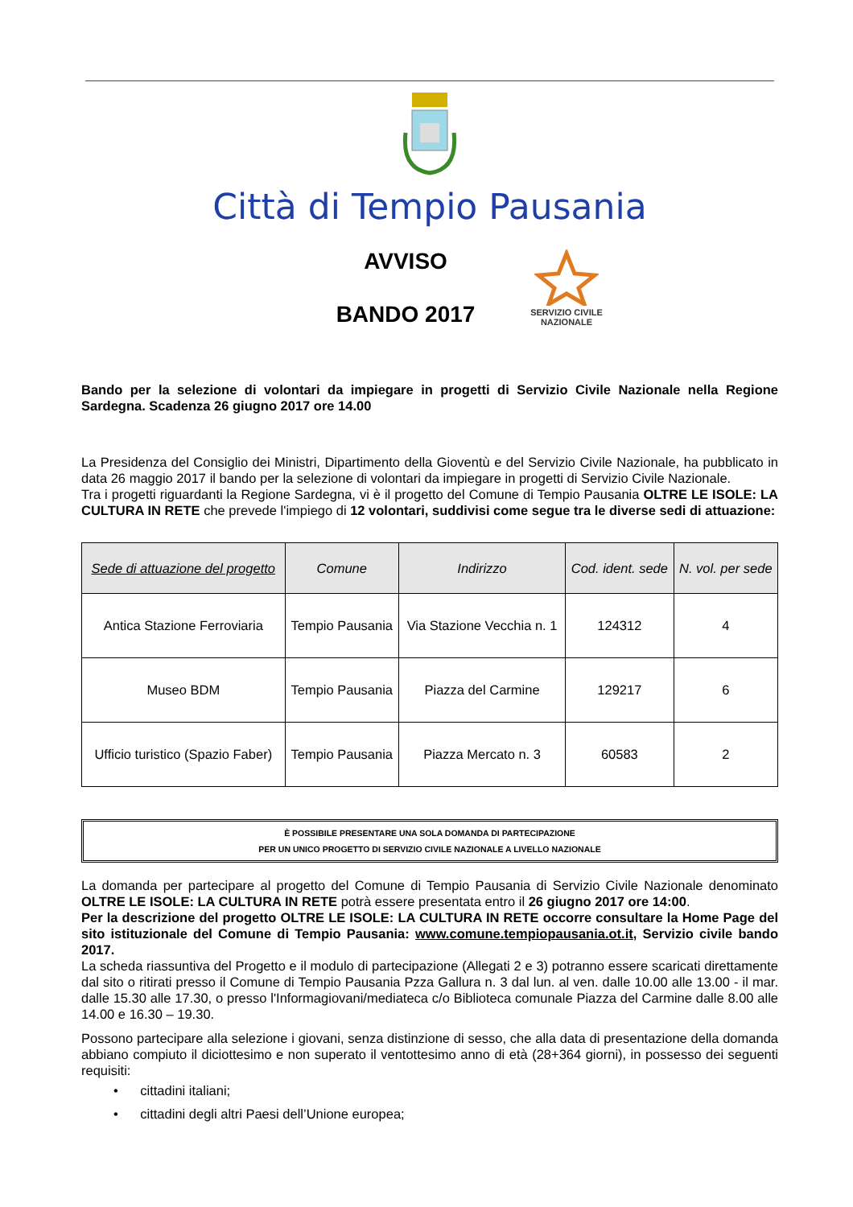Città di Tempio Pausania
AVVISO
BANDO 2017
SERVIZIO CIVILE
NAZIONALE
Bando per la selezione di volontari da impiegare in progetti di Servizio Civile Nazionale nella Regione Sardegna. Scadenza 26 giugno 2017 ore 14.00
La Presidenza del Consiglio dei Ministri, Dipartimento della Gioventù e del Servizio Civile Nazionale, ha pubblicato in data 26 maggio 2017 il bando per la selezione di volontari da impiegare in progetti di Servizio Civile Nazionale.
Tra i progetti riguardanti la Regione Sardegna, vi è il progetto del Comune di Tempio Pausania OLTRE LE ISOLE: LA CULTURA IN RETE che prevede l'impiego di 12 volontari, suddivisi come segue tra le diverse sedi di attuazione:
| Sede di attuazione del progetto | Comune | Indirizzo | Cod. ident. sede | N. vol. per sede |
| --- | --- | --- | --- | --- |
| Antica Stazione Ferroviaria | Tempio Pausania | Via Stazione Vecchia n. 1 | 124312 | 4 |
| Museo BDM | Tempio Pausania | Piazza del Carmine | 129217 | 6 |
| Ufficio turistico (Spazio Faber) | Tempio Pausania | Piazza Mercato n. 3 | 60583 | 2 |
È POSSIBILE PRESENTARE UNA SOLA DOMANDA DI PARTECIPAZIONE
PER UN UNICO PROGETTO DI SERVIZIO CIVILE NAZIONALE A LIVELLO NAZIONALE
La domanda per partecipare al progetto del Comune di Tempio Pausania di Servizio Civile Nazionale denominato OLTRE LE ISOLE: LA CULTURA IN RETE potrà essere presentata entro il 26 giugno 2017 ore 14:00.
Per la descrizione del progetto OLTRE LE ISOLE: LA CULTURA IN RETE occorre consultare la Home Page del sito istituzionale del Comune di Tempio Pausania: www.comune.tempiopausania.ot.it, Servizio civile bando 2017.
La scheda riassuntiva del Progetto e il modulo di partecipazione (Allegati 2 e 3) potranno essere scaricati direttamente dal sito o ritirati presso il Comune di Tempio Pausania Pzza Gallura n. 3 dal lun. al ven. dalle 10.00 alle 13.00 - il mar. dalle 15.30 alle 17.30, o presso l'Informagiovani/mediateca c/o Biblioteca comunale Piazza del Carmine dalle 8.00 alle 14.00 e 16.30 – 19.30.
Possono partecipare alla selezione i giovani, senza distinzione di sesso, che alla data di presentazione della domanda abbiano compiuto il diciottesimo e non superato il ventottesimo anno di età (28+364 giorni), in possesso dei seguenti requisiti:
• cittadini italiani;
• cittadini degli altri Paesi dell’Unione europea;